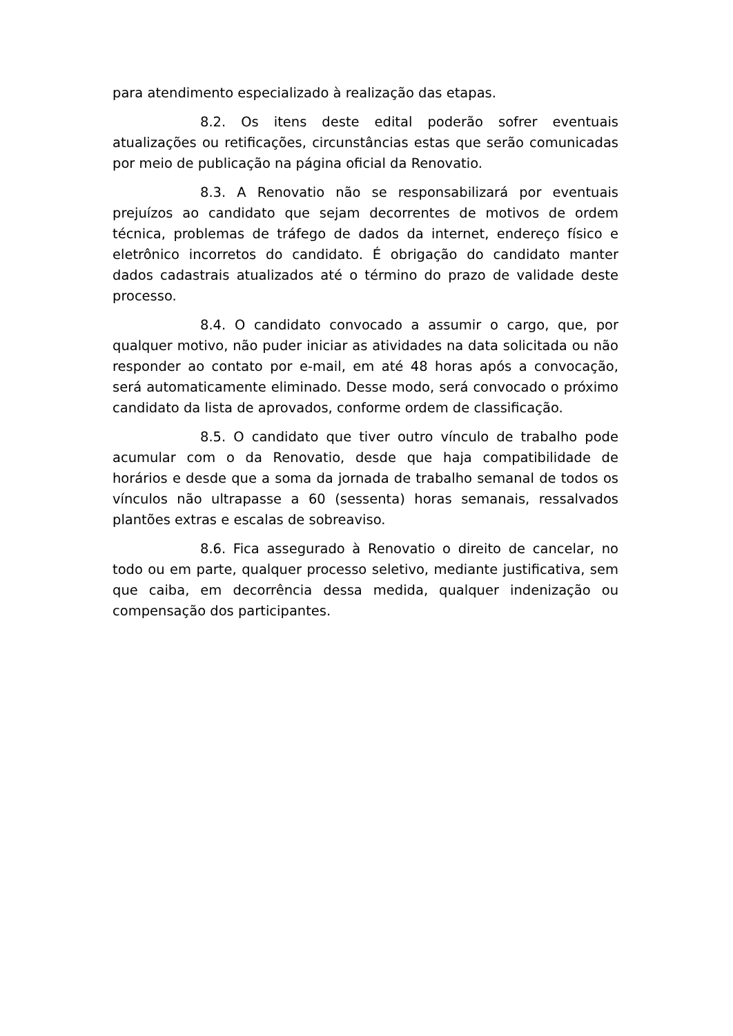para atendimento especializado à realização das etapas.
8.2. Os itens deste edital poderão sofrer eventuais atualizações ou retificações, circunstâncias estas que serão comunicadas por meio de publicação na página oficial da Renovatio.
8.3. A Renovatio não se responsabilizará por eventuais prejuízos ao candidato que sejam decorrentes de motivos de ordem técnica, problemas de tráfego de dados da internet, endereço físico e eletrônico incorretos do candidato. É obrigação do candidato manter dados cadastrais atualizados até o término do prazo de validade deste processo.
8.4. O candidato convocado a assumir o cargo, que, por qualquer motivo, não puder iniciar as atividades na data solicitada ou não responder ao contato por e-mail, em até 48 horas após a convocação, será automaticamente eliminado. Desse modo, será convocado o próximo candidato da lista de aprovados, conforme ordem de classificação.
8.5. O candidato que tiver outro vínculo de trabalho pode acumular com o da Renovatio, desde que haja compatibilidade de horários e desde que a soma da jornada de trabalho semanal de todos os vínculos não ultrapasse a 60 (sessenta) horas semanais, ressalvados plantões extras e escalas de sobreaviso.
8.6. Fica assegurado à Renovatio o direito de cancelar, no todo ou em parte, qualquer processo seletivo, mediante justificativa, sem que caiba, em decorrência dessa medida, qualquer indenização ou compensação dos participantes.